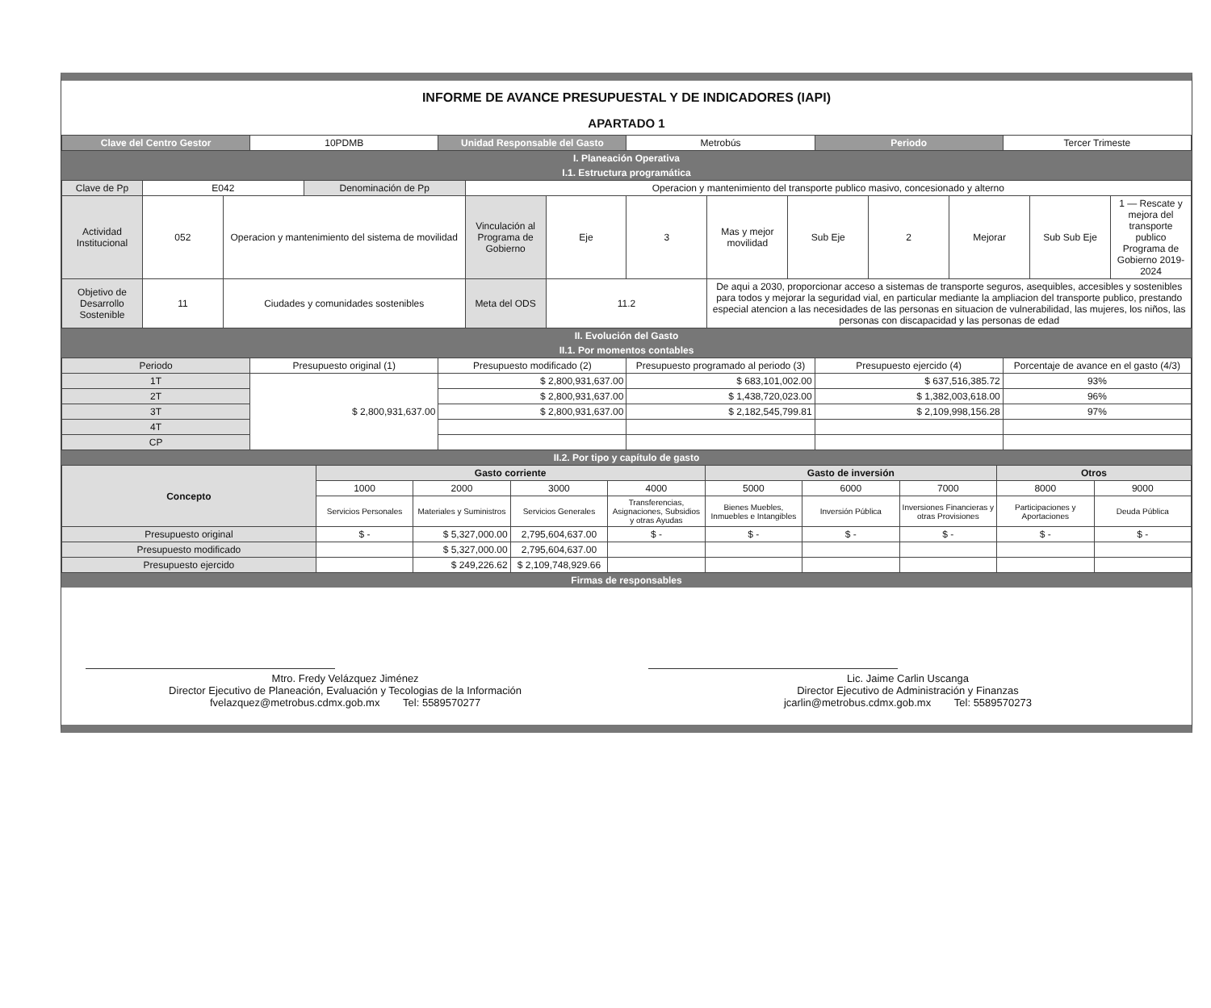INFORME DE AVANCE PRESUPUESTAL Y DE INDICADORES (IAPI)
APARTADO 1
| Clave del Centro Gestor | 10PDMB | Unidad Responsable del Gasto | Metrobús | Periodo | Tercer Trimeste |
I. Planeación Operativa
I.1. Estructura programática
| Clave de Pp | E042 | | Denominación de Pp | Operacion y mantenimiento del transporte publico masivo, concesionado y alterno | | | | | | | | |
| Actividad Institucional | 052 | Operacion y mantenimiento del sistema de movilidad | | Vinculación al Programa de Gobierno | Eje | 3 | Mas y mejor movilidad | Sub Eje | 2 | Mejorar | Sub Sub Eje | 1 — Rescate y mejora del transporte publico Programa de Gobierno 2019-2024 |
| Objetivo de Desarrollo Sostenible | 11 | Ciudades y comunidades sostenibles | | Meta del ODS | 11.2 | | De aqui a 2030, proporcionar acceso a sistemas de transporte seguros, asequibles, accesibles y sostenibles para todos y mejorar la seguridad vial, en particular mediante la ampliacion del transporte publico, prestando especial atencion a las necesidades de las personas en situacion de vulnerabilidad, las mujeres, los niños, las personas con discapacidad y las personas de edad | | | | | |
II. Evolución del Gasto
II.1. Por momentos contables
| Periodo | Presupuesto original (1) | Presupuesto modificado (2) | Presupuesto programado al periodo (3) | Presupuesto ejercido (4) | Porcentaje de avance en el gasto (4/3) |
| --- | --- | --- | --- | --- | --- |
| 1T | $ 2,800,931,637.00 | $ 2,800,931,637.00 | $ 683,101,002.00 | $ 637,516,385.72 | 93% |
| 2T | | $ 2,800,931,637.00 | $ 1,438,720,023.00 | $ 1,382,003,618.00 | 96% |
| 3T | | $ 2,800,931,637.00 | $ 2,182,545,799.81 | $ 2,109,998,156.28 | 97% |
| 4T | | | | | |
| CP | | | | | |
II.2. Por tipo y capítulo de gasto
| Concepto | Gasto corriente | | | | Gasto de inversión | | | Otros | |
| --- | --- | --- | --- | --- | --- | --- | --- | --- | --- |
| | 1000 | 2000 | 3000 | 4000 | 5000 | 6000 | 7000 | 8000 | 9000 |
| | Servicios Personales | Materiales y Suministros | Servicios Generales | Transferencias, Asignaciones, Subsidios y otras Ayudas | Bienes Muebles, Inmuebles e Intangibles | Inversión Pública | Inversiones Financieras y otras Provisiones | Participaciones y Aportaciones | Deuda Pública |
| Presupuesto original | $ - | $ 5,327,000.00 | 2,795,604,637.00 | $ - | $ - | $ - | $ - | $ - | $ - |
| Presupuesto modificado | | $ 5,327,000.00 | 2,795,604,637.00 | | | | | | |
| Presupuesto ejercido | | $ 249,226.62 | $ 2,109,748,929.66 | | | | | | |
Firmas de responsables
Mtro. Fredy Velázquez Jiménez
Director Ejecutivo de Planeación, Evaluación y Tecologias de la Información
fvelazquez@metrobus.cdmx.gob.mx Tel: 5589570277
Lic. Jaime Carlin Uscanga
Director Ejecutivo de Administración y Finanzas
jcarlin@metrobus.cdmx.gob.mx Tel: 5589570273